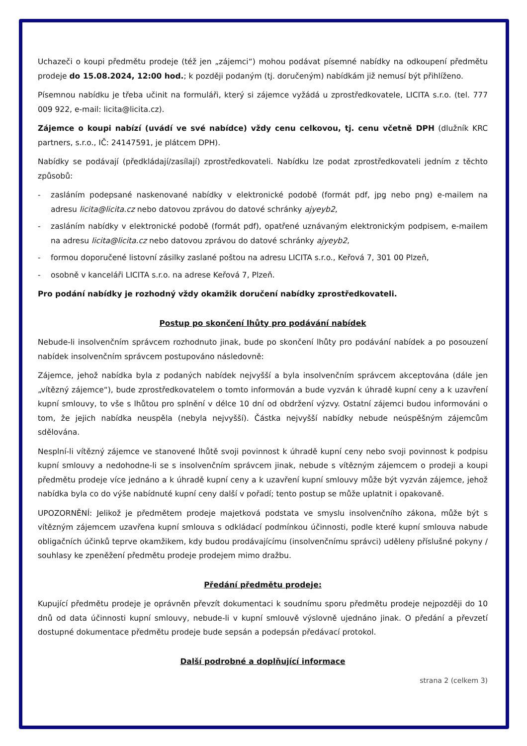Uchazeči o koupi předmětu prodeje (též jen „zájemci“) mohou podávat písemné nabídky na odkoupení předmětu prodeje do 15.08.2024, 12:00 hod.; k později podaným (tj. doručeným) nabídkám již nemusí být přihlíženo.
Písemnou nabídku je třeba učinit na formuláři, který si zájemce vyžádá u zprostředkovatele, LICITA s.r.o. (tel. 777 009 922, e-mail: licita@licita.cz).
Zájemce o koupi nabízí (uvádí ve své nabídce) vždy cenu celkovou, tj. cenu včetně DPH (dlužník KRC partners, s.r.o., IČ: 24147591, je plátcem DPH).
Nabídky se podávají (předkládají/zasílají) zprostředkovateli. Nabídku lze podat zprostředkovateli jedním z těchto způsobů:
- zasláním podepsané naskenované nabídky v elektronické podobě (formát pdf, jpg nebo png) e-mailem na adresu licita@licita.cz nebo datovou zprávou do datové schránky ajyeyb2,
- zasláním nabídky v elektronické podobě (formát pdf), opatřené uznávaným elektronickým podpisem, e-mailem na adresu licita@licita.cz nebo datovou zprávou do datové schránky ajyeyb2,
- formou doporučené listovní zásilky zaslané poštou na adresu LICITA s.r.o., Keřová 7, 301 00 Plzeň,
- osobně v kanceláři LICITA s.r.o. na adrese Keřová 7, Plzeň.
Pro podání nabídky je rozhodný vždy okamžik doručení nabídky zprostředkovateli.
Postup po skončení lhůty pro podávání nabídek
Nebude-li insolvenčním správcem rozhodnuto jinak, bude po skončení lhůty pro podávání nabídek a po posouzení nabídek insolvenčním správcem postupováno následovně:
Zájemce, jehož nabídka byla z podaných nabídek nejvyšší a byla insolvenčním správcem akceptována (dále jen „vítězný zájemce“), bude zprostředkovatelem o tomto informován a bude vyzván k úhradě kupní ceny a k uzavření kupní smlouvy, to vše s lhůtou pro splnění v délce 10 dní od obdržení výzvy. Ostatní zájemci budou informováni o tom, že jejich nabídka neuspěla (nebyla nejvyšší). Částka nejvyšší nabídky nebude neúspěšným zájemcům sdělována.
Nesplní-li vítězný zájemce ve stanovené lhůtě svoji povinnost k úhradě kupní ceny nebo svoji povinnost k podpisu kupní smlouvy a nedohodne-li se s insolvenčním správcem jinak, nebude s vítězným zájemcem o prodeji a koupi předmětu prodeje více jednáno a k úhradě kupní ceny a k uzavření kupní smlouvy může být vyzván zájemce, jehož nabídka byla co do výše nabídnuté kupní ceny další v pořadí; tento postup se může uplatnit i opakovaně.
UPOZORNĚNÍ: Jelikož je předmětem prodeje majetková podstata ve smyslu insolvenčního zákona, může být s vítězným zájemcem uzavřena kupní smlouva s odkládací podmínkou účinnosti, podle které kupní smlouva nabude obligačních účinků teprve okamžikem, kdy budou prodávajícímu (insolvenčnímu správci) uděleny příslušné pokyny / souhlasy ke zpeněžení předmětu prodeje prodejem mimo dražbu.
Předání předmětu prodeje:
Kupující předmětu prodeje je oprávněn převzít dokumentaci k soudnímu sporu předmětu prodeje nejpozději do 10 dnů od data účinnosti kupní smlouvy, nebude-li v kupní smlouvě výslovně ujednáno jinak. O předání a převzetí dostupné dokumentace předmětu prodeje bude sepsán a podepsán předávací protokol.
Další podrobné a doplňující informace
strana 2 (celkem 3)